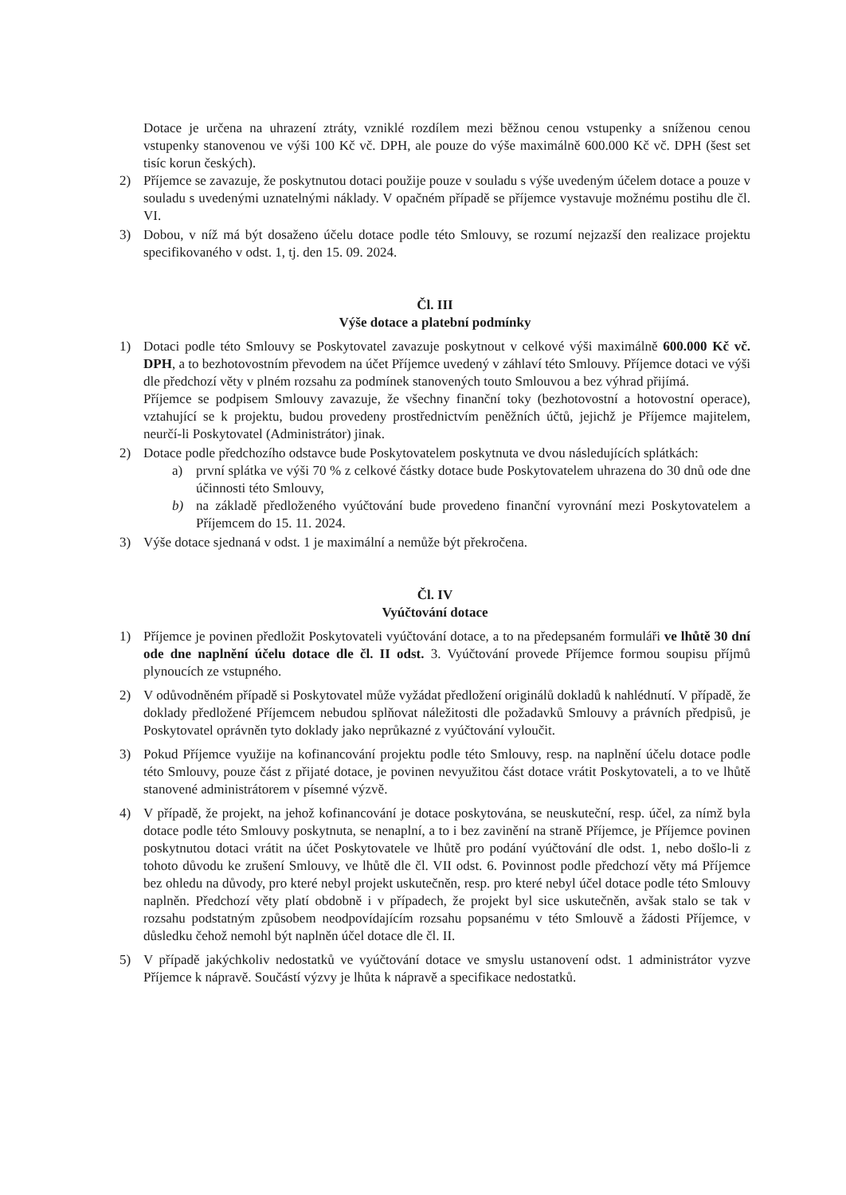Dotace je určena na uhrazení ztráty, vzniklé rozdílem mezi běžnou cenou vstupenky a sníženou cenou vstupenky stanovenou ve výši 100 Kč vč. DPH, ale pouze do výše maximálně 600.000 Kč vč. DPH (šest set tisíc korun českých).
2) Příjemce se zavazuje, že poskytnutou dotaci použije pouze v souladu s výše uvedeným účelem dotace a pouze v souladu s uvedenými uznatelnými náklady. V opačném případě se příjemce vystavuje možnému postihu dle čl. VI.
3) Dobou, v níž má být dosaženo účelu dotace podle této Smlouvy, se rozumí nejzazší den realizace projektu specifikovaného v odst. 1, tj. den 15. 09. 2024.
Čl. III
Výše dotace a platební podmínky
1) Dotaci podle této Smlouvy se Poskytovatel zavazuje poskytnout v celkové výši maximálně 600.000 Kč vč. DPH, a to bezhotovostním převodem na účet Příjemce uvedený v záhlaví této Smlouvy. Příjemce dotaci ve výši dle předchozí věty v plném rozsahu za podmínek stanovených touto Smlouvou a bez výhrad přijímá.
Příjemce se podpisem Smlouvy zavazuje, že všechny finanční toky (bezhotovostní a hotovostní operace), vztahující se k projektu, budou provedeny prostřednictvím peněžních účtů, jejichž je Příjemce majitelem, neurčí-li Poskytovatel (Administrátor) jinak.
2) Dotace podle předchozího odstavce bude Poskytovatelem poskytnuta ve dvou následujících splátkách:
a) první splátka ve výši 70 % z celkové částky dotace bude Poskytovatelem uhrazena do 30 dnů ode dne účinnosti této Smlouvy,
b) na základě předloženého vyúčtování bude provedeno finanční vyrovnání mezi Poskytovatelem a Příjemcem do 15. 11. 2024.
3) Výše dotace sjednaná v odst. 1 je maximální a nemůže být překročena.
Čl. IV
Vyúčtování dotace
1) Příjemce je povinen předložit Poskytovateli vyúčtování dotace, a to na předepsaném formuláři ve lhůtě 30 dní ode dne naplnění účelu dotace dle čl. II odst. 3. Vyúčtování provede Příjemce formou soupisu příjmů plynoucích ze vstupného.
2) V odůvodněném případě si Poskytovatel může vyžádat předložení originálů dokladů k nahlédnutí. V případě, že doklady předložené Příjemcem nebudou splňovat náležitosti dle požadavků Smlouvy a právních předpisů, je Poskytovatel oprávněn tyto doklady jako neprůkazné z vyúčtování vyloučit.
3) Pokud Příjemce využije na kofinancování projektu podle této Smlouvy, resp. na naplnění účelu dotace podle této Smlouvy, pouze část z přijaté dotace, je povinen nevyužitou část dotace vrátit Poskytovateli, a to ve lhůtě stanovené administrátorem v písemné výzvě.
4) V případě, že projekt, na jehož kofinancování je dotace poskytována, se neuskuteční, resp. účel, za nímž byla dotace podle této Smlouvy poskytnuta, se nenaplní, a to i bez zavinění na straně Příjemce, je Příjemce povinen poskytnutou dotaci vrátit na účet Poskytovatele ve lhůtě pro podání vyúčtování dle odst. 1, nebo došlo-li z tohoto důvodu ke zrušení Smlouvy, ve lhůtě dle čl. VII odst. 6. Povinnost podle předchozí věty má Příjemce bez ohledu na důvody, pro které nebyl projekt uskutečněn, resp. pro které nebyl účel dotace podle této Smlouvy naplněn. Předchozí věty platí obdobně i v případech, že projekt byl sice uskutečněn, avšak stalo se tak v rozsahu podstatným způsobem neodpovídajícím rozsahu popsanému v této Smlouvě a žádosti Příjemce, v důsledku čehož nemohl být naplněn účel dotace dle čl. II.
5) V případě jakýchkoliv nedostatků ve vyúčtování dotace ve smyslu ustanovení odst. 1 administrátor vyzve Příjemce k nápravě. Součástí výzvy je lhůta k nápravě a specifikace nedostatků.